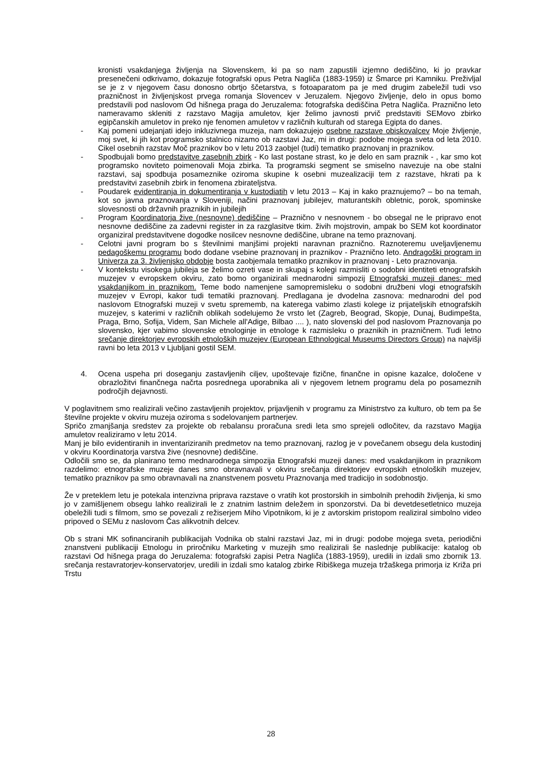kronisti vsakdanjega življenja na Slovenskem, ki pa so nam zapustili izjemno dediščino, ki jo pravkar presenečeni odkrivamo, dokazuje fotografski opus Petra Nagliča (1883-1959) iz Šmarce pri Kamniku. Preživljal se je z v njegovem času donosno obrtjo ščetarstva, s fotoaparatom pa je med drugim zabeležil tudi vso prazničnost in življenjskost prvega romanja Slovencev v Jeruzalem. Njegovo življenje, delo in opus bomo predstavili pod naslovom Od hišnega praga do Jeruzalema: fotografska dediščina Petra Nagliča. Praznično leto nameravamo skleniti z razstavo Magija amuletov, kjer želimo javnosti prvič predstaviti SEMovo zbirko egipčanskih amuletov in preko nje fenomen amuletov v različnih kulturah od starega Egipta do danes.
- Kaj pomeni udejanjati idejo inkluzivnega muzeja, nam dokazujejo osebne razstave obiskovalcev Moje življenje, moj svet, ki jih kot programsko stalnico nizamo ob razstavi Jaz, mi in drugi: podobe mojega sveta od leta 2010. Cikel osebnih razstav Moč praznikov bo v letu 2013 zaobjel (tudi) tematiko praznovanj in praznikov.
- Spodbujali bomo predstavitve zasebnih zbirk - Ko last postane strast, ko je delo en sam praznik - , kar smo kot programsko noviteto poimenovali Moja zbirka. Ta programski segment se smiselno navezuje na obe stalni razstavi, saj spodbuja posameznike oziroma skupine k osebni muzealizaciji tem z razstave, hkrati pa k predstavitvi zasebnih zbirk in fenomena zbirateljstva.
- Poudarek evidentiranja in dokumentiranja v kustodiatih v letu 2013 – Kaj in kako praznujemo? – bo na temah, kot so javna praznovanja v Sloveniji, načini praznovanj jubilejev, maturantskih obletnic, porok, spominske slovesnosti ob državnih praznikih in jubilejih
- Program Koordinatorja žive (nesnovne) dediščine – Praznično v nesnovnem - bo obsegal ne le pripravo enot nesnovne dediščine za zadevni register in za razglasitve tkim. živih mojstrovin, ampak bo SEM kot koordinator organiziral predstavitvene dogodke nosilcev nesnovne dediščine, ubrane na temo praznovanj.
- Celotni javni program bo s številnimi manjšimi projekti naravnan praznično. Raznoteremu uveljavljenemu pedagoškemu programu bodo dodane vsebine praznovanj in praznikov - Praznično leto. Andragoški program in Univerza za 3. življenjsko obdobje bosta zaobjemala tematiko praznikov in praznovanj - Leto praznovanja.
- V kontekstu visokega jubileja se želimo ozreti vase in skupaj s kolegi razmisliti o sodobni identiteti etnografskih muzejev v evropskem okviru, zato bomo organizirali mednarodni simpozij Etnografski muzeji danes: med vsakdanjikom in praznikom. Teme bodo namenjene samopremisleku o sodobni družbeni vlogi etnografskih muzejev v Evropi, kakor tudi tematiki praznovanj. Predlagana je dvodelna zasnova: mednarodni del pod naslovom Etnografski muzeji v svetu sprememb, na katerega vabimo zlasti kolege iz prijateljskih etnografskih muzejev, s katerimi v različnih oblikah sodelujemo že vrsto let (Zagreb, Beograd, Skopje, Dunaj, Budimpešta, Praga, Brno, Sofija, Videm, San Michele all'Adige, Bilbao .... ), nato slovenski del pod naslovom Praznovanja po slovensko, kjer vabimo slovenske etnologinje in etnologe k razmisleku o praznikih in prazničnem. Tudi letno srečanje direktorjev evropskih etnoloških muzejev (European Ethnological Museums Directors Group) na najvišji ravni bo leta 2013 v Ljubljani gostil SEM.
4. Ocena uspeha pri doseganju zastavljenih ciljev, upoštevaje fizične, finančne in opisne kazalce, določene v obrazložitvi finančnega načrta posrednega uporabnika ali v njegovem letnem programu dela po posameznih področjih dejavnosti.
V poglavitnem smo realizirali večino zastavljenih projektov, prijavljenih v programu za Ministrstvo za kulturo, ob tem pa še številne projekte v okviru muzeja oziroma s sodelovanjem partnerjev.
Spričo zmanjšanja sredstev za projekte ob rebalansu proračuna sredi leta smo sprejeli odločitev, da razstavo Magija amuletov realiziramo v letu 2014.
Manj je bilo evidentiranih in inventariziranih predmetov na temo praznovanj, razlog je v povečanem obsegu dela kustodinj v okviru Koordinatorja varstva žive (nesnovne) dediščine.
Odločili smo se, da planirano temo mednarodnega simpozija Etnografski muzeji danes: med vsakdanjikom in praznikom razdelimo: etnografske muzeje danes smo obravnavali v okviru srečanja direktorjev evropskih etnoloških muzejev, tematiko praznikov pa smo obravnavali na znanstvenem posvetu Praznovanja med tradicijo in sodobnostjo.
Že v preteklem letu je potekala intenzivna priprava razstave o vratih kot prostorskih in simbolnih prehodih življenja, ki smo jo v zamišljenem obsegu lahko realizirali le z znatnim lastnim deležem in sponzorstvi. Da bi devetdesetletnico muzeja obeležili tudi s filmom, smo se povezali z režiserjem Miho Vipotnikom, ki je z avtorskim pristopom realiziral simbolno video pripoved o SEMu z naslovom Čas alikvotnih delcev.
Ob s strani MK sofinanciranih publikacijah Vodnika ob stalni razstavi Jaz, mi in drugi: podobe mojega sveta, periodični znanstveni publikaciji Etnologu in priročniku Marketing v muzejih smo realizirali še naslednje publikacije: katalog ob razstavi Od hišnega praga do Jeruzalema: fotografski zapisi Petra Nagliča (1883-1959), uredili in izdali smo zbornik 13. srečanja restavratorjev-konservatorjev, uredili in izdali smo katalog zbirke Ribiškega muzeja tržaškega primorja iz Križa pri Trstu
28